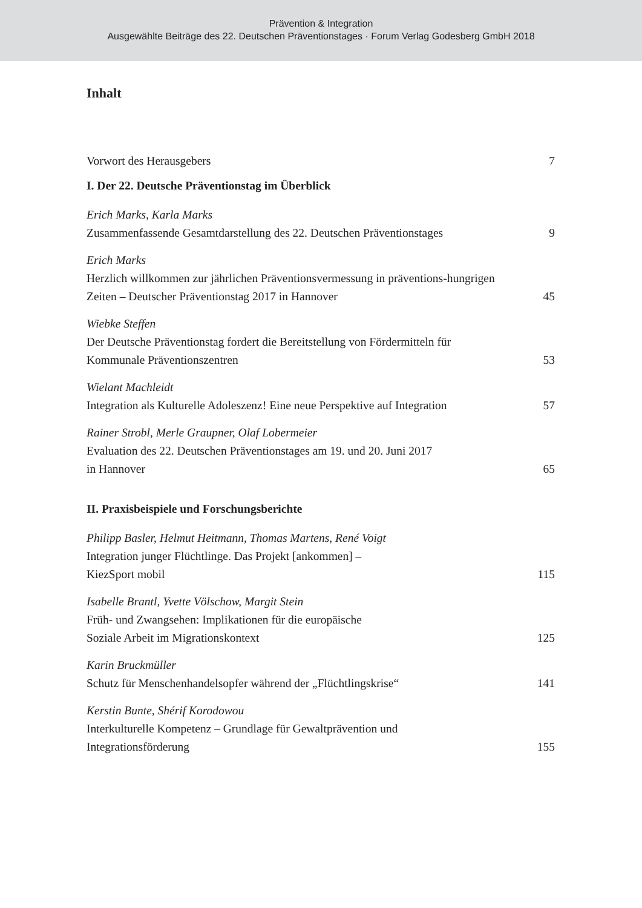Prävention & Integration
Ausgewählte Beiträge des 22. Deutschen Präventionstages · Forum Verlag Godesberg GmbH 2018
Inhalt
Vorwort des Herausgebers
7
I. Der 22. Deutsche Präventionstag im Überblick
Erich Marks, Karla Marks
Zusammenfassende Gesamtdarstellung des 22. Deutschen Präventionstages
9
Erich Marks
Herzlich willkommen zur jährlichen Präventionsvermessung in präventions-hungrigen Zeiten – Deutscher Präventionstag 2017 in Hannover
45
Wiebke Steffen
Der Deutsche Präventionstag fordert die Bereitstellung von Fördermitteln für Kommunale Präventionszentren
53
Wielant Machleidt
Integration als Kulturelle Adoleszenz! Eine neue Perspektive auf Integration
57
Rainer Strobl, Merle Graupner, Olaf Lobermeier
Evaluation des 22. Deutschen Präventionstages am 19. und 20. Juni 2017
in Hannover
65
II. Praxisbeispiele und Forschungsberichte
Philipp Basler, Helmut Heitmann, Thomas Martens, René Voigt
Integration junger Flüchtlinge. Das Projekt [ankommen] –
KiezSport mobil
115
Isabelle Brantl, Yvette Völschow, Margit Stein
Früh- und Zwangsehen: Implikationen für die europäische
Soziale Arbeit im Migrationskontext
125
Karin Bruckmüller
Schutz für Menschenhandelsopfer während der „Flüchtlingskrise“
141
Kerstin Bunte, Shérif Korodowou
Interkulturelle Kompetenz – Grundlage für Gewaltprävention und
Integrationsförderung
155